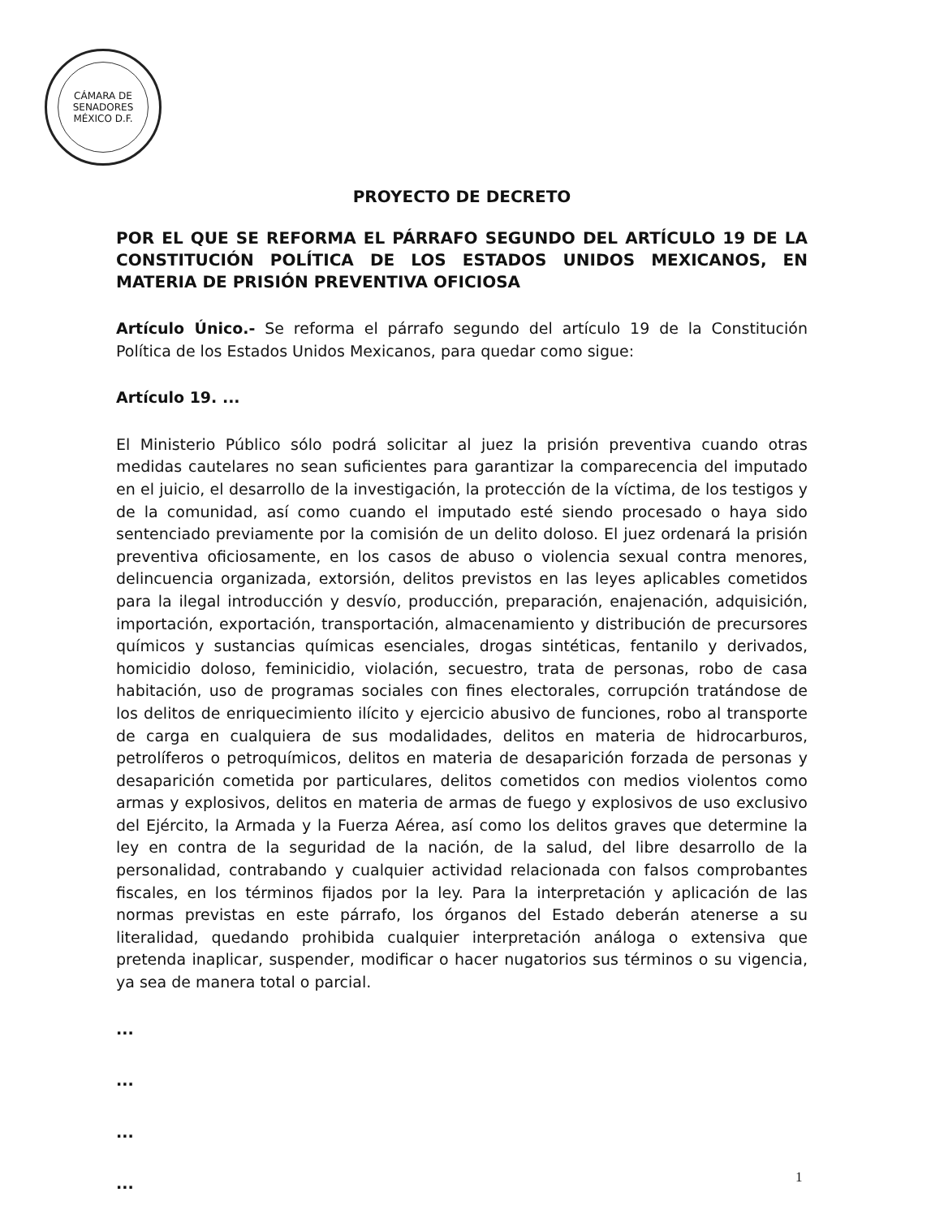CÁMARA DE SENADORES
MÉXICO D.F.
PROYECTO DE DECRETO
POR EL QUE SE REFORMA EL PÁRRAFO SEGUNDO DEL ARTÍCULO 19 DE LA CONSTITUCIÓN POLÍTICA DE LOS ESTADOS UNIDOS MEXICANOS, EN MATERIA DE PRISIÓN PREVENTIVA OFICIOSA
Artículo Único.- Se reforma el párrafo segundo del artículo 19 de la Constitución Política de los Estados Unidos Mexicanos, para quedar como sigue:
Artículo 19. ...
El Ministerio Público sólo podrá solicitar al juez la prisión preventiva cuando otras medidas cautelares no sean suficientes para garantizar la comparecencia del imputado en el juicio, el desarrollo de la investigación, la protección de la víctima, de los testigos y de la comunidad, así como cuando el imputado esté siendo procesado o haya sido sentenciado previamente por la comisión de un delito doloso. El juez ordenará la prisión preventiva oficiosamente, en los casos de abuso o violencia sexual contra menores, delincuencia organizada, extorsión, delitos previstos en las leyes aplicables cometidos para la ilegal introducción y desvío, producción, preparación, enajenación, adquisición, importación, exportación, transportación, almacenamiento y distribución de precursores químicos y sustancias químicas esenciales, drogas sintéticas, fentanilo y derivados, homicidio doloso, feminicidio, violación, secuestro, trata de personas, robo de casa habitación, uso de programas sociales con fines electorales, corrupción tratándose de los delitos de enriquecimiento ilícito y ejercicio abusivo de funciones, robo al transporte de carga en cualquiera de sus modalidades, delitos en materia de hidrocarburos, petrolíferos o petroquímicos, delitos en materia de desaparición forzada de personas y desaparición cometida por particulares, delitos cometidos con medios violentos como armas y explosivos, delitos en materia de armas de fuego y explosivos de uso exclusivo del Ejército, la Armada y la Fuerza Aérea, así como los delitos graves que determine la ley en contra de la seguridad de la nación, de la salud, del libre desarrollo de la personalidad, contrabando y cualquier actividad relacionada con falsos comprobantes fiscales, en los términos fijados por la ley. Para la interpretación y aplicación de las normas previstas en este párrafo, los órganos del Estado deberán atenerse a su literalidad, quedando prohibida cualquier interpretación análoga o extensiva que pretenda inaplicar, suspender, modificar o hacer nugatorios sus términos o su vigencia, ya sea de manera total o parcial.
...
...
...
...
1